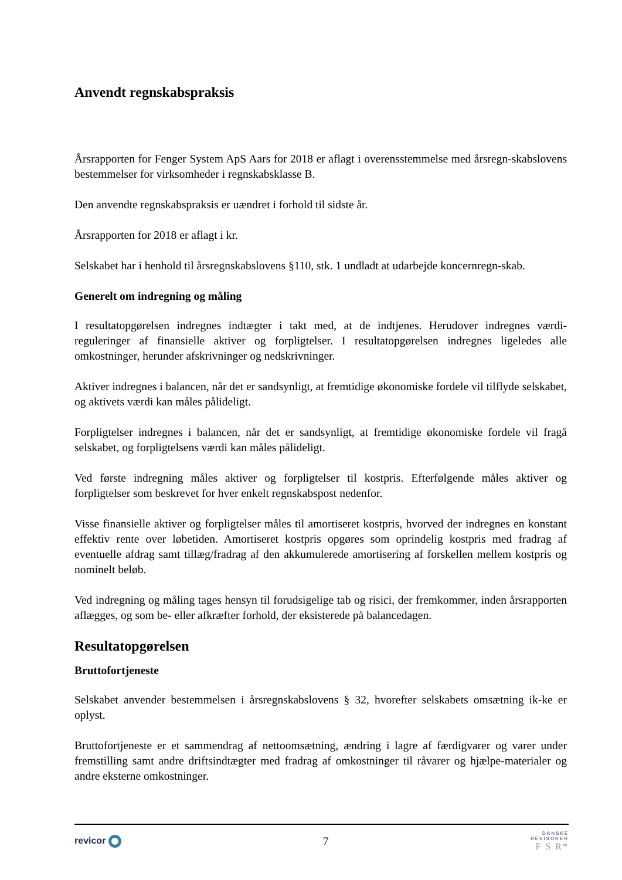Anvendt regnskabspraksis
Årsrapporten for Fenger System ApS Aars for 2018 er aflagt i overensstemmelse med årsregn-skabslovens bestemmelser for virksomheder i regnskabsklasse B.
Den anvendte regnskabspraksis er uændret i forhold til sidste år.
Årsrapporten for 2018 er aflagt i kr.
Selskabet har i henhold til årsregnskabslovens §110, stk. 1 undladt at udarbejde koncernregn-skab.
Generelt om indregning og måling
I resultatopgørelsen indregnes indtægter i takt med, at de indtjenes. Herudover indregnes værdi-reguleringer af finansielle aktiver og forpligtelser. I resultatopgørelsen indregnes ligeledes alle omkostninger, herunder afskrivninger og nedskrivninger.
Aktiver indregnes i balancen, når det er sandsynligt, at fremtidige økonomiske fordele vil tilflyde selskabet, og aktivets værdi kan måles pålideligt.
Forpligtelser indregnes i balancen, når det er sandsynligt, at fremtidige økonomiske fordele vil fragå selskabet, og forpligtelsens værdi kan måles pålideligt.
Ved første indregning måles aktiver og forpligtelser til kostpris. Efterfølgende måles aktiver og forpligtelser som beskrevet for hver enkelt regnskabspost nedenfor.
Visse finansielle aktiver og forpligtelser måles til amortiseret kostpris, hvorved der indregnes en konstant effektiv rente over løbetiden. Amortiseret kostpris opgøres som oprindelig kostpris med fradrag af eventuelle afdrag samt tillæg/fradrag af den akkumulerede amortisering af forskellen mellem kostpris og nominelt beløb.
Ved indregning og måling tages hensyn til forudsigelige tab og risici, der fremkommer, inden årsrapporten aflægges, og som be- eller afkræfter forhold, der eksisterede på balancedagen.
Resultatopgørelsen
Bruttofortjeneste
Selskabet anvender bestemmelsen i årsregnskabslovens § 32, hvorefter selskabets omsætning ik-ke er oplyst.
Bruttofortjeneste er et sammendrag af nettoomsætning, ændring i lagre af færdigvarer og varer under fremstilling samt andre driftsindtægter med fradrag af omkostninger til råvarer og hjælpe-materialer og andre eksterne omkostninger.
revicor
7
DANSKE
REVISORER
F S R*